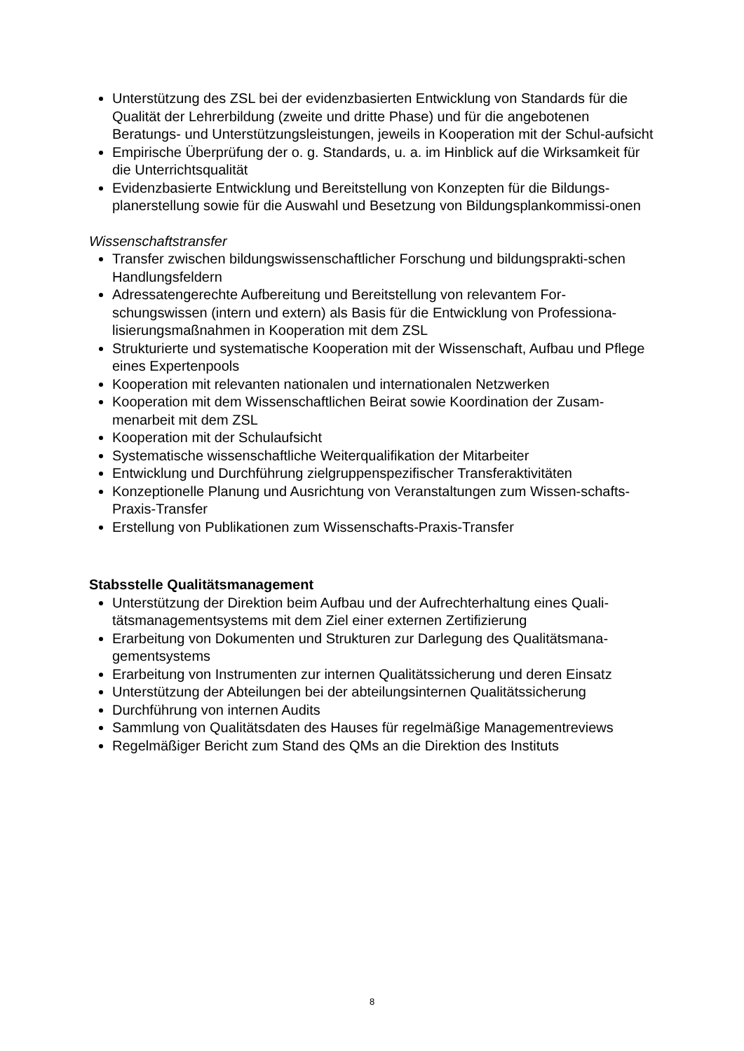Unterstützung des ZSL bei der evidenzbasierten Entwicklung von Standards für die Qualität der Lehrerbildung (zweite und dritte Phase) und für die angebotenen Beratungs- und Unterstützungsleistungen, jeweils in Kooperation mit der Schul-aufsicht
Empirische Überprüfung der o. g. Standards, u. a. im Hinblick auf die Wirksamkeit für die Unterrichtsqualität
Evidenzbasierte Entwicklung und Bereitstellung von Konzepten für die Bildungs-planerstellung sowie für die Auswahl und Besetzung von Bildungsplankommissi-onen
Wissenschaftstransfer
Transfer zwischen bildungswissenschaftlicher Forschung und bildungsprakti-schen Handlungsfeldern
Adressatengerechte Aufbereitung und Bereitstellung von relevantem For-schungswissen (intern und extern) als Basis für die Entwicklung von Professiona-lisierungsmaßnahmen in Kooperation mit dem ZSL
Strukturierte und systematische Kooperation mit der Wissenschaft, Aufbau und Pflege eines Expertenpools
Kooperation mit relevanten nationalen und internationalen Netzwerken
Kooperation mit dem Wissenschaftlichen Beirat sowie Koordination der Zusam-menarbeit mit dem ZSL
Kooperation mit der Schulaufsicht
Systematische wissenschaftliche Weiterqualifikation der Mitarbeiter
Entwicklung und Durchführung zielgruppenspezifischer Transferaktivitäten
Konzeptionelle Planung und Ausrichtung von Veranstaltungen zum Wissen-schafts-Praxis-Transfer
Erstellung von Publikationen zum Wissenschafts-Praxis-Transfer
Stabsstelle Qualitätsmanagement
Unterstützung der Direktion beim Aufbau und der Aufrechterhaltung eines Quali-tätsmanagementsystems mit dem Ziel einer externen Zertifizierung
Erarbeitung von Dokumenten und Strukturen zur Darlegung des Qualitätsmana-gementsystems
Erarbeitung von Instrumenten zur internen Qualitätssicherung und deren Einsatz
Unterstützung der Abteilungen bei der abteilungsinternen Qualitätssicherung
Durchführung von internen Audits
Sammlung von Qualitätsdaten des Hauses für regelmäßige Managementreviews
Regelmäßiger Bericht zum Stand des QMs an die Direktion des Instituts
8